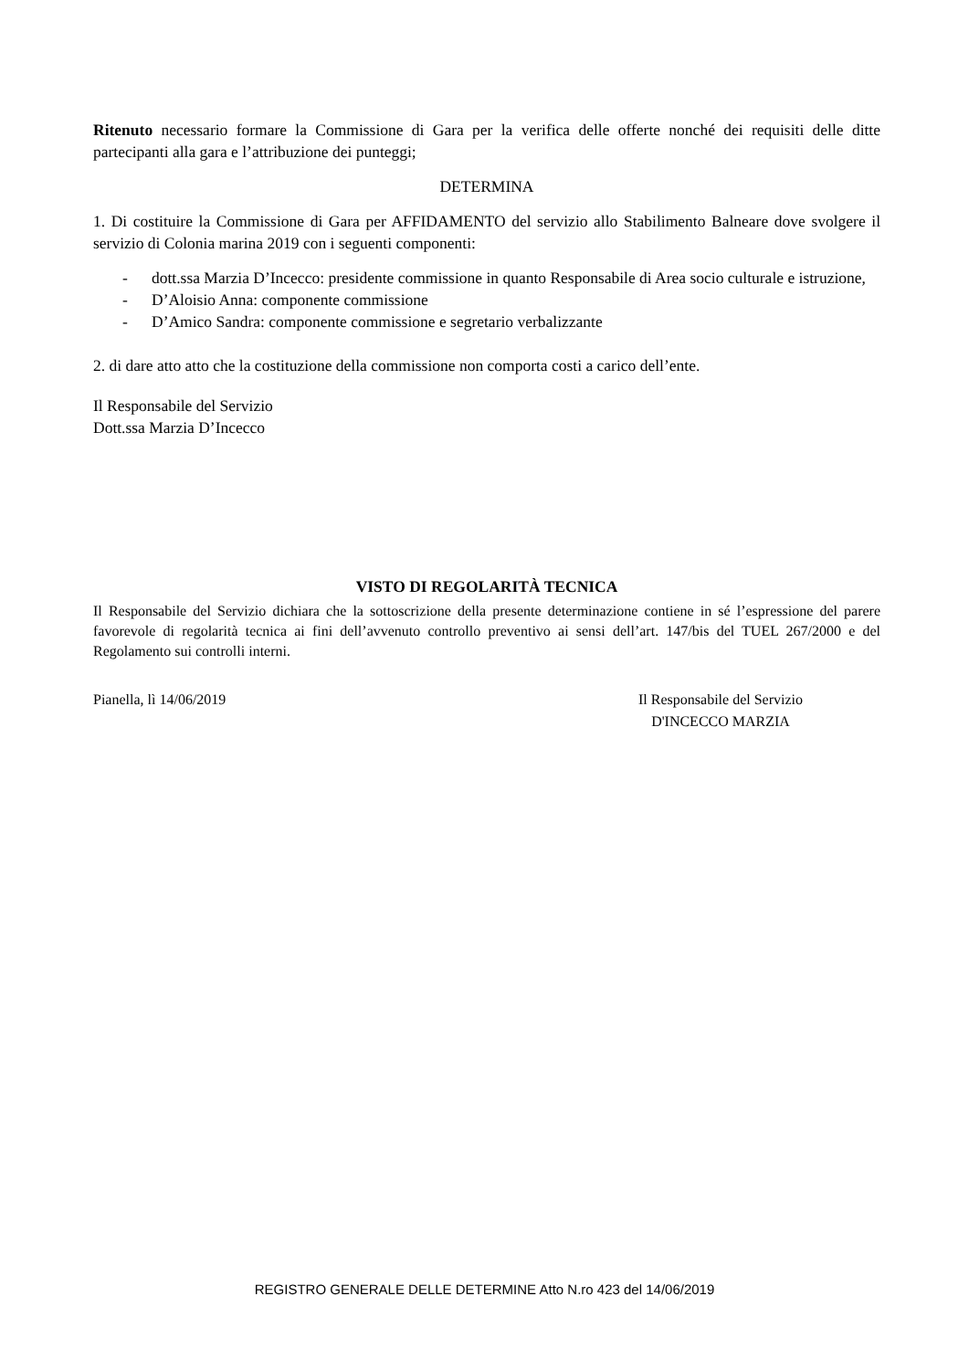Ritenuto necessario formare la Commissione di Gara per la verifica delle offerte nonché dei requisiti delle ditte partecipanti alla gara e l’attribuzione dei punteggi;
DETERMINA
1. Di costituire la Commissione di Gara per AFFIDAMENTO del servizio allo Stabilimento Balneare dove svolgere il servizio di Colonia marina 2019 con i seguenti componenti:
- dott.ssa Marzia D’Incecco: presidente commissione in quanto Responsabile di Area socio culturale e istruzione,
- D’Aloisio Anna: componente commissione
- D’Amico Sandra: componente commissione e segretario verbalizzante
2. di dare atto atto che la costituzione della commissione non comporta costi a carico dell’ente.
Il Responsabile del Servizio
Dott.ssa Marzia D’Incecco
VISTO DI REGOLARITÀ TECNICA
Il Responsabile del Servizio dichiara che la sottoscrizione della presente determinazione contiene in sé l’espressione del parere favorevole di regolarità tecnica ai fini dell’avvenuto controllo preventivo ai sensi dell’art. 147/bis del TUEL 267/2000 e del Regolamento sui controlli interni.
Pianella, lì 14/06/2019 Il Responsabile del Servizio
D'INCECCO MARZIA
REGISTRO GENERALE DELLE DETERMINE Atto N.ro 423 del 14/06/2019